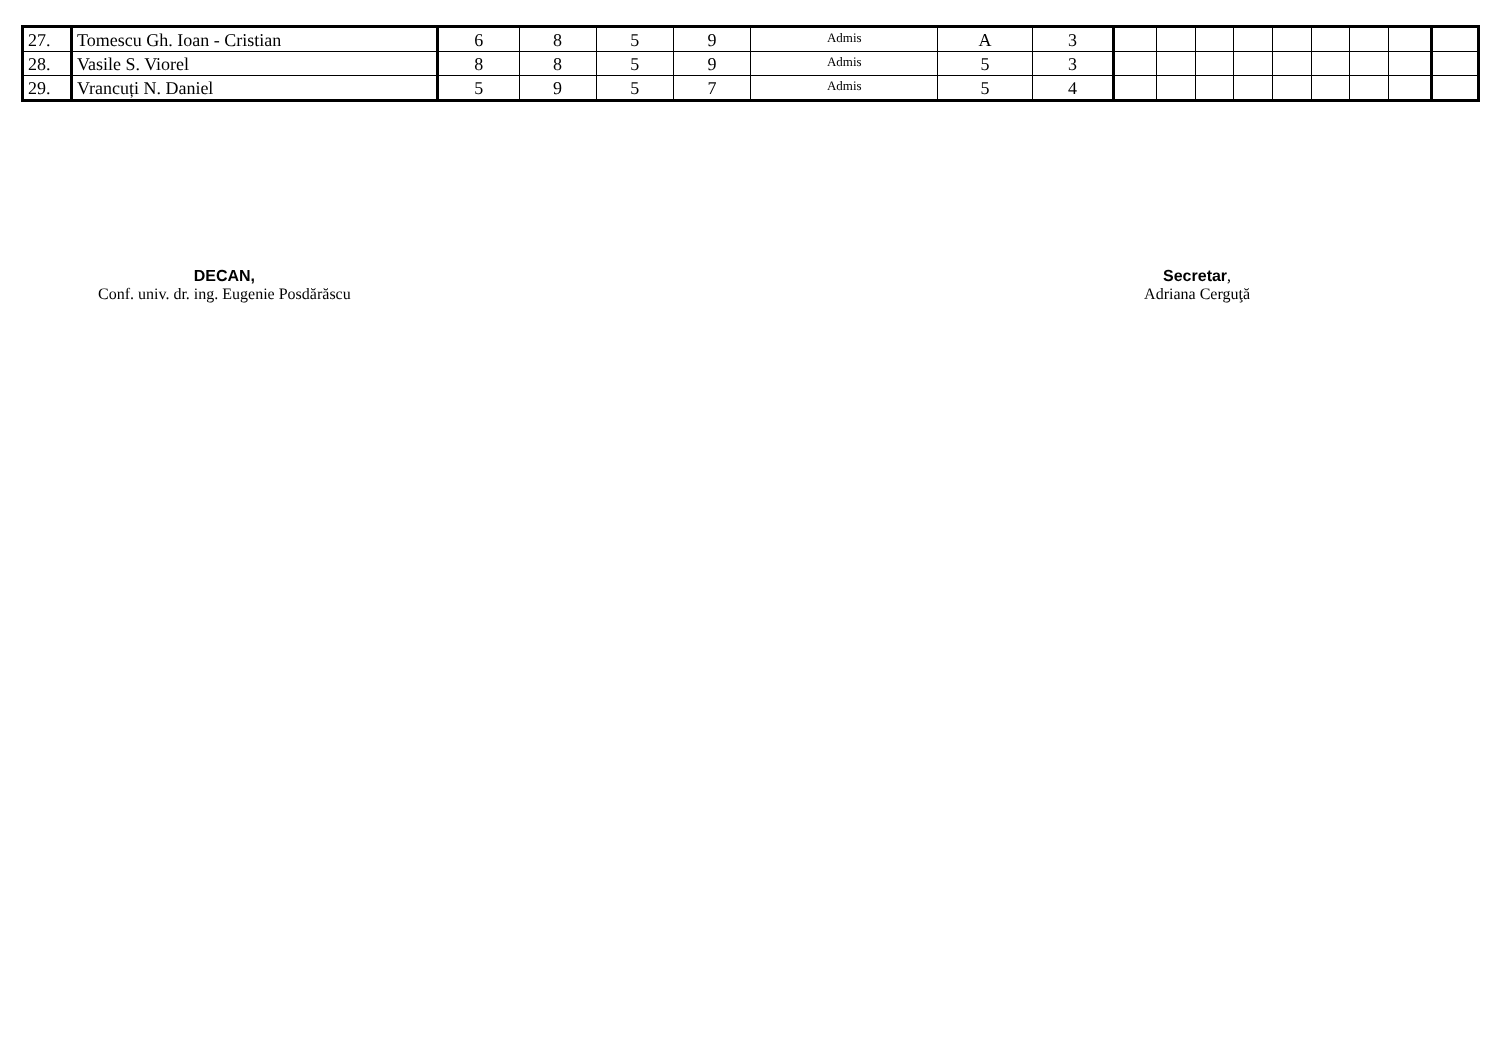| 27. | Tomescu Gh. Ioan - Cristian | 6 | 8 | 5 | 9 | Admis | A | 3 | | | | | | | | | |
| 28. | Vasile S. Viorel | 8 | 8 | 5 | 9 | Admis | 5 | 3 | | | | | | | | | |
| 29. | Vrancuți N. Daniel | 5 | 9 | 5 | 7 | Admis | 5 | 4 | | | | | | | | | |
DECAN,
Conf. univ. dr. ing. Eugenie Posdărăscu
Secretar,
Adriana Cerguţă